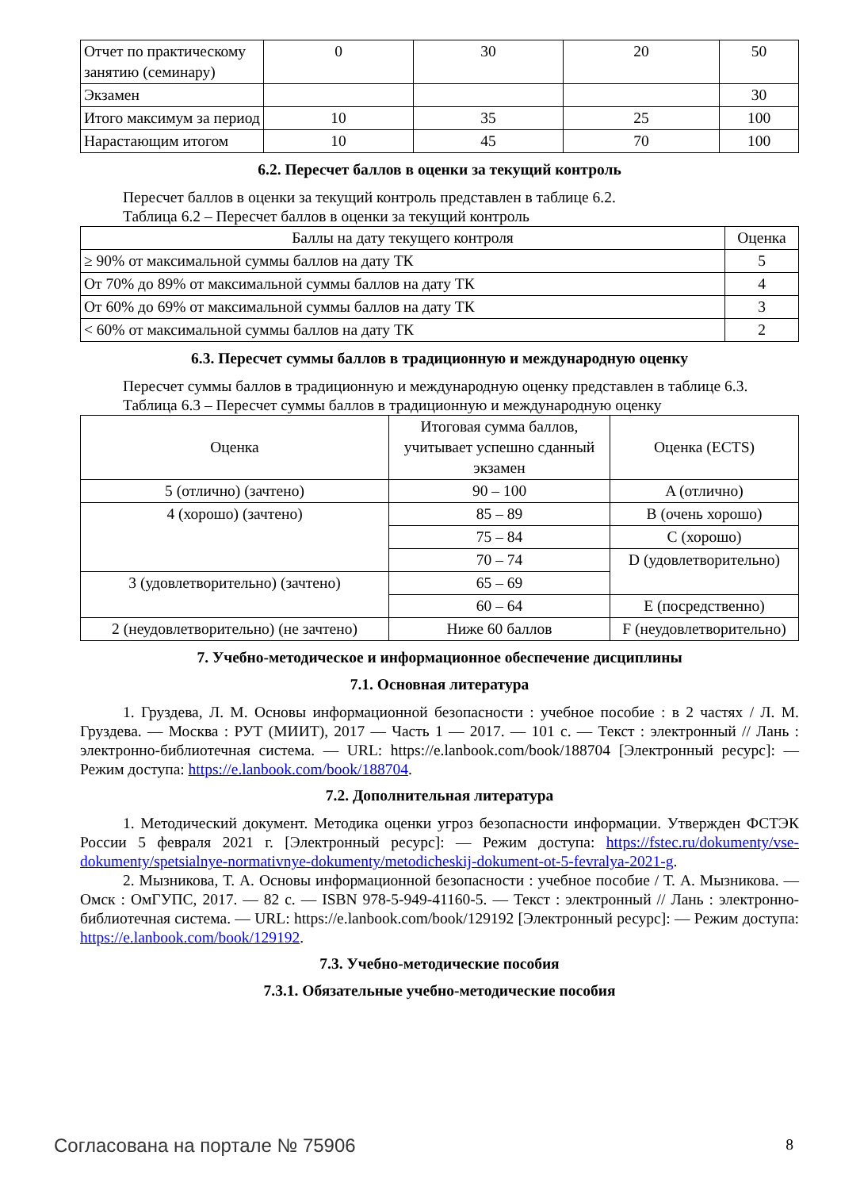| Отчет по практическому занятию (семинару) | 0 | 30 | 20 | 50 |
| Экзамен | | | | 30 |
| Итого максимум за период | 10 | 35 | 25 | 100 |
| Нарастающим итогом | 10 | 45 | 70 | 100 |
6.2. Пересчет баллов в оценки за текущий контроль
Пересчет баллов в оценки за текущий контроль представлен в таблице 6.2.
Таблица 6.2 – Пересчет баллов в оценки за текущий контроль
| Баллы на дату текущего контроля | Оценка |
| --- | --- |
| ≥ 90% от максимальной суммы баллов на дату ТК | 5 |
| От 70% до 89% от максимальной суммы баллов на дату ТК | 4 |
| От 60% до 69% от максимальной суммы баллов на дату ТК | 3 |
| < 60% от максимальной суммы баллов на дату ТК | 2 |
6.3. Пересчет суммы баллов в традиционную и международную оценку
Пересчет суммы баллов в традиционную и международную оценку представлен в таблице 6.3.
Таблица 6.3 – Пересчет суммы баллов в традиционную и международную оценку
| Оценка | Итоговая сумма баллов, учитывает успешно сданный экзамен | Оценка (ECTS) |
| --- | --- | --- |
| 5 (отлично) (зачтено) | 90 – 100 | A (отлично) |
| 4 (хорошо) (зачтено) | 85 – 89 | B (очень хорошо) |
| | 75 – 84 | C (хорошо) |
| | 70 – 74 | D (удовлетворительно) |
| 3 (удовлетворительно) (зачтено) | 65 – 69 | |
| | 60 – 64 | E (посредственно) |
| 2 (неудовлетворительно) (не зачтено) | Ниже 60 баллов | F (неудовлетворительно) |
7. Учебно-методическое и информационное обеспечение дисциплины
7.1. Основная литература
1. Груздева, Л. М. Основы информационной безопасности : учебное пособие : в 2 частях / Л. М. Груздева. — Москва : РУТ (МИИТ), 2017 — Часть 1 — 2017. — 101 с. — Текст : электронный // Лань : электронно-библиотечная система. — URL: https://e.lanbook.com/book/188704 [Электронный ресурс]: — Режим доступа: https://e.lanbook.com/book/188704.
7.2. Дополнительная литература
1. Методический документ. Методика оценки угроз безопасности информации. Утвержден ФСТЭК России 5 февраля 2021 г. [Электронный ресурс]: — Режим доступа: https://fstec.ru/dokumenty/vse-dokumenty/spetsialnye-normativnye-dokumenty/metodicheskij-dokument-ot-5-fevralya-2021-g.
2. Мызникова, Т. А. Основы информационной безопасности : учебное пособие / Т. А. Мызникова. — Омск : ОмГУПС, 2017. — 82 с. — ISBN 978-5-949-41160-5. — Текст : электронный // Лань : электронно-библиотечная система. — URL: https://e.lanbook.com/book/129192 [Электронный ресурс]: — Режим доступа: https://e.lanbook.com/book/129192.
7.3. Учебно-методические пособия
7.3.1. Обязательные учебно-методические пособия
Согласована на портале № 75906 8